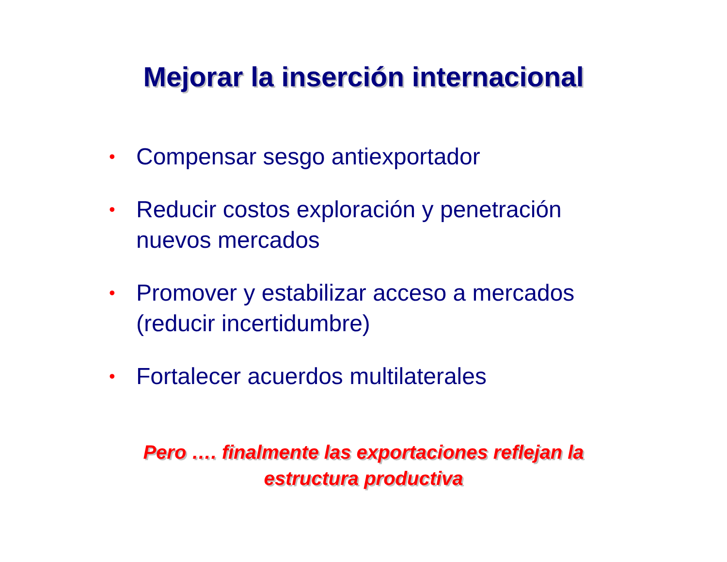Mejorar la inserción internacional
• Compensar sesgo antiexportador
• Reducir costos exploración y penetración nuevos mercados
• Promover y estabilizar acceso a mercados (reducir incertidumbre)
• Fortalecer acuerdos multilaterales
Pero …. finalmente las exportaciones reflejan la
estructura productiva